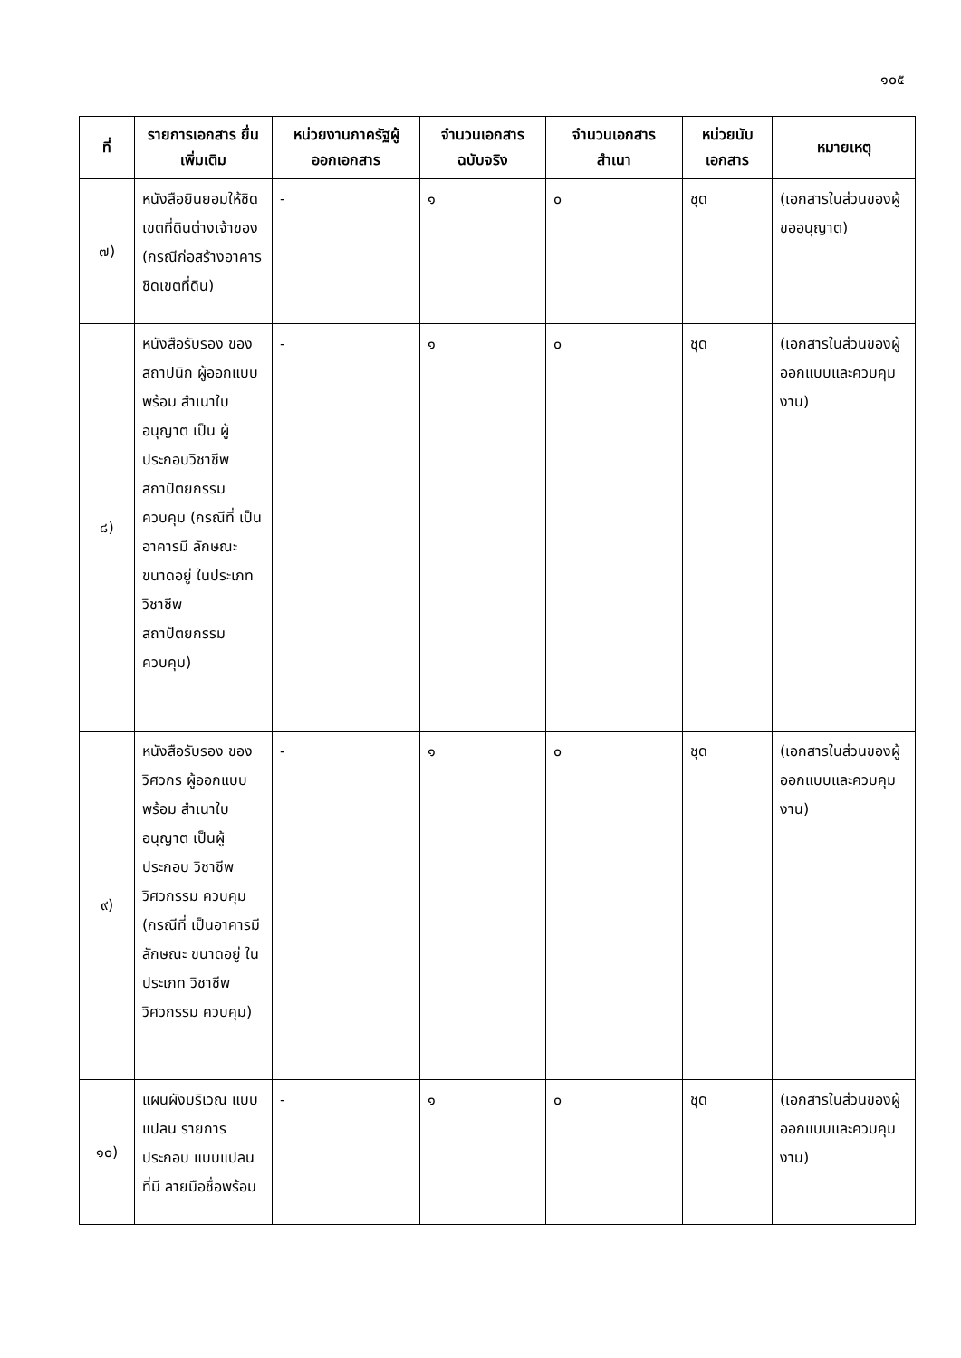๑๐๕
| ที่ | รายการเอกสาร ยื่นเพิ่มเติม | หน่วยงานภาครัฐผู้ ออกเอกสาร | จำนวนเอกสาร ฉบับจริง | จำนวนเอกสาร สำเนา | หน่วยนับ เอกสาร | หมายเหตุ |
| --- | --- | --- | --- | --- | --- | --- |
| ๗) | หนังสือยินยอมให้ชิดเขตที่ดินต่างเจ้าของ (กรณีก่อสร้างอาคารชิดเขตที่ดิน) | - | ๑ | ๐ | ชุด | (เอกสารในส่วนของผู้ขออนุญาต) |
| ๘) | หนังสือรับรอง ของสถาปนิก ผู้ออกแบบพร้อม สำเนาใบอนุญาต เป็น ผู้ประกอบวิชาชีพ สถาปัตยกรรม ควบคุม (กรณีที่ เป็นอาคารมี ลักษณะ ขนาดอยู่ ในประเภท วิชาชีพ สถาปัตยกรรม ควบคุม) | - | ๑ | ๐ | ชุด | (เอกสารในส่วนของผู้ออกแบบและควบคุมงาน) |
| ๙) | หนังสือรับรอง ของวิศวกร ผู้ออกแบบพร้อม สำเนาใบอนุญาต เป็นผู้ประกอบ วิชาชีพวิศวกรรม ควบคุม (กรณีที่ เป็นอาคารมี ลักษณะ ขนาดอยู่ ในประเภท วิชาชีพวิศวกรรม ควบคุม) | - | ๑ | ๐ | ชุด | (เอกสารในส่วนของผู้ออกแบบและควบคุมงาน) |
| ๑๐) | แผนผังบริเวณ แบบแปลน รายการประกอบ แบบแปลน ที่มี ลายมือชื่อพร้อม | - | ๑ | ๐ | ชุด | (เอกสารในส่วนของผู้ออกแบบและควบคุมงาน) |